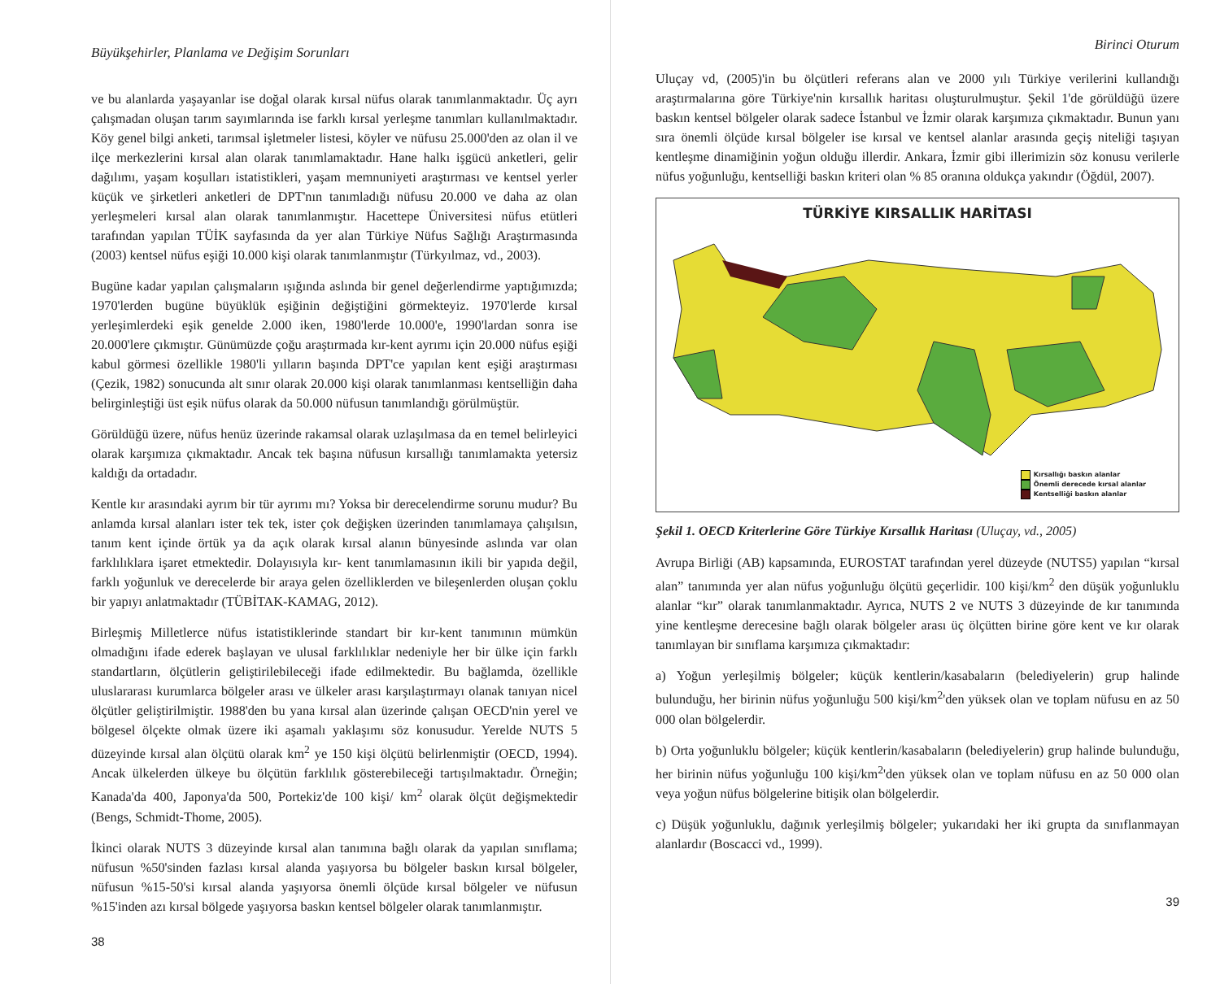Büyükşehirler, Planlama ve Değişim Sorunları
ve bu alanlarda yaşayanlar ise doğal olarak kırsal nüfus olarak tanımlanmaktadır. Üç ayrı çalışmadan oluşan tarım sayımlarında ise farklı kırsal yerleşme tanımları kullanılmaktadır. Köy genel bilgi anketi, tarımsal işletmeler listesi, köyler ve nüfusu 25.000'den az olan il ve ilçe merkezlerini kırsal alan olarak tanımlamaktadır. Hane halkı işgücü anketleri, gelir dağılımı, yaşam koşulları istatistikleri, yaşam memnuniyeti araştırması ve kentsel yerler küçük ve şirketleri anketleri de DPT'nın tanımladığı nüfusu 20.000 ve daha az olan yerleşmeleri kırsal alan olarak tanımlanmıştır. Hacettepe Üniversitesi nüfus etütleri tarafından yapılan TÜİK sayfasında da yer alan Türkiye Nüfus Sağlığı Araştırmasında (2003) kentsel nüfus eşiği 10.000 kişi olarak tanımlanmıştır (Türkyılmaz, vd., 2003).
Bugüne kadar yapılan çalışmaların ışığında aslında bir genel değerlendirme yaptığımızda; 1970'lerden bugüne büyüklük eşiğinin değiştiğini görmekteyiz. 1970'lerde kırsal yerleşimlerdeki eşik genelde 2.000 iken, 1980'lerde 10.000'e, 1990'lardan sonra ise 20.000'lere çıkmıştır. Günümüzde çoğu araştırmada kır-kent ayrımı için 20.000 nüfus eşiği kabul görmesi özellikle 1980'li yılların başında DPT'ce yapılan kent eşiği araştırması (Çezik, 1982) sonucunda alt sınır olarak 20.000 kişi olarak tanımlanması kentselliğin daha belirginleştiği üst eşik nüfus olarak da 50.000 nüfusun tanımlandığı görülmüştür.
Görüldüğü üzere, nüfus henüz üzerinde rakamsal olarak uzlaşılmasa da en temel belirleyici olarak karşımıza çıkmaktadır. Ancak tek başına nüfusun kırsallığı tanımlamakta yetersiz kaldığı da ortadadır.
Kentle kır arasındaki ayrım bir tür ayrımı mı? Yoksa bir derecelendirme sorunu mudur? Bu anlamda kırsal alanları ister tek tek, ister çok değişken üzerinden tanımlamaya çalışılsın, tanım kent içinde örtük ya da açık olarak kırsal alanın bünyesinde aslında var olan farklılıklara işaret etmektedir. Dolayısıyla kır- kent tanımlamasının ikili bir yapıda değil, farklı yoğunluk ve derecelerde bir araya gelen özelliklerden ve bileşenlerden oluşan çoklu bir yapıyı anlatmaktadır (TÜBİTAK-KAMAG, 2012).
Birleşmiş Milletlerce nüfus istatistiklerinde standart bir kır-kent tanımının mümkün olmadığını ifade ederek başlayan ve ulusal farklılıklar nedeniyle her bir ülke için farklı standartların, ölçütlerin geliştirilebileceği ifade edilmektedir. Bu bağlamda, özellikle uluslararası kurumlarca bölgeler arası ve ülkeler arası karşılaştırmayı olanak tanıyan nicel ölçütler geliştirilmiştir. 1988'den bu yana kırsal alan üzerinde çalışan OECD'nin yerel ve bölgesel ölçekte olmak üzere iki aşamalı yaklaşımı söz konusudur. Yerelde NUTS 5 düzeyinde kırsal alan ölçütü olarak km<sup>2</sup> ye 150 kişi ölçütü belirlenmiştir (OECD, 1994). Ancak ülkelerden ülkeye bu ölçütün farklılık gösterebileceği tartışılmaktadır. Örneğin; Kanada'da 400, Japonya'da 500, Portekiz'de 100 kişi/ km<sup>2</sup> olarak ölçüt değişmektedir (Bengs, Schmidt-Thome, 2005).
İkinci olarak NUTS 3 düzeyinde kırsal alan tanımına bağlı olarak da yapılan sınıflama; nüfusun %50'sinden fazlası kırsal alanda yaşıyorsa bu bölgeler baskın kırsal bölgeler, nüfusun %15-50'si kırsal alanda yaşıyorsa önemli ölçüde kırsal bölgeler ve nüfusun %15'inden azı kırsal bölgede yaşıyorsa baskın kentsel bölgeler olarak tanımlanmıştır.
38
Birinci Oturum
Uluçay vd, (2005)'in bu ölçütleri referans alan ve 2000 yılı Türkiye verilerini kullandığı araştırmalarına göre Türkiye'nin kırsallık haritası oluşturulmuştur. Şekil 1'de görüldüğü üzere baskın kentsel bölgeler olarak sadece İstanbul ve İzmir olarak karşımıza çıkmaktadır. Bunun yanı sıra önemli ölçüde kırsal bölgeler ise kırsal ve kentsel alanlar arasında geçiş niteliği taşıyan kentleşme dinamiğinin yoğun olduğu illerdir. Ankara, İzmir gibi illerimizin söz konusu verilerle nüfus yoğunluğu, kentselliği baskın kriteri olan % 85 oranına oldukça yakındır (Öğdül, 2007).
TÜRKİYE KIRSALLIK HARİTASI
Kırsallığı baskın alanlar
Önemli derecede kırsal alanlar
Kentselliği baskın alanlar
Şekil 1. OECD Kriterlerine Göre Türkiye Kırsallık Haritası (Uluçay, vd., 2005)
Avrupa Birliği (AB) kapsamında, EUROSTAT tarafından yerel düzeyde (NUTS5) yapılan “kırsal alan” tanımında yer alan nüfus yoğunluğu ölçütü geçerlidir. 100 kişi/km<sup>2</sup> den düşük yoğunluklu alanlar “kır” olarak tanımlanmaktadır. Ayrıca, NUTS 2 ve NUTS 3 düzeyinde de kır tanımında yine kentleşme derecesine bağlı olarak bölgeler arası üç ölçütten birine göre kent ve kır olarak tanımlayan bir sınıflama karşımıza çıkmaktadır:
a) Yoğun yerleşilmiş bölgeler; küçük kentlerin/kasabaların (belediyelerin) grup halinde bulunduğu, her birinin nüfus yoğunluğu 500 kişi/km<sup>2</sup>'den yüksek olan ve toplam nüfusu en az 50 000 olan bölgelerdir.
b) Orta yoğunluklu bölgeler; küçük kentlerin/kasabaların (belediyelerin) grup halinde bulunduğu, her birinin nüfus yoğunluğu 100 kişi/km<sup>2</sup>'den yüksek olan ve toplam nüfusu en az 50 000 olan veya yoğun nüfus bölgelerine bitişik olan bölgelerdir.
c) Düşük yoğunluklu, dağınık yerleşilmiş bölgeler; yukarıdaki her iki grupta da sınıflanmayan alanlardır (Boscacci vd., 1999).
39